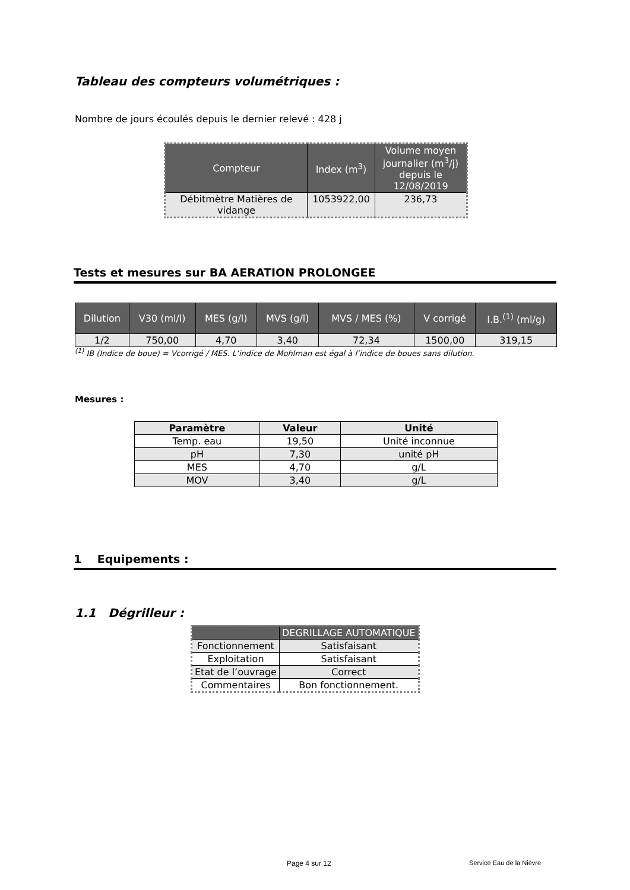Tableau des compteurs volumétriques :
Nombre de jours écoulés depuis le dernier relevé : 428 j
| Compteur | Index (m<sup>3</sup>) | Volume moyen journalier (m<sup>3</sup>/j) depuis le 12/08/2019 |
| --- | --- | --- |
| Débitmètre Matières de vidange | 1053922,00 | 236,73 |
Tests et mesures sur BA AERATION PROLONGEE
| Dilution | V30 (ml/l) | MES (g/l) | MVS (g/l) | MVS / MES (%) | V corrigé | I.B.<sup>(1)</sup> (ml/g) |
| --- | --- | --- | --- | --- | --- | --- |
| 1/2 | 750,00 | 4,70 | 3,40 | 72,34 | 1500,00 | 319,15 |
<sup>(1)</sup> IB (Indice de boue) = Vcorrigé / MES. L’indice de Mohlman est égal à l’indice de boues sans dilution.
Mesures :
| Paramètre | Valeur | Unité |
| --- | --- | --- |
| Temp. eau | 19,50 | Unité inconnue |
| pH | 7,30 | unité pH |
| MES | 4,70 | g/L |
| MOV | 3,40 | g/L |
1 Equipements :
1.1 Dégrilleur :
| | DEGRILLAGE AUTOMATIQUE |
| Fonctionnement | Satisfaisant |
| Exploitation | Satisfaisant |
| Etat de l’ouvrage | Correct |
| Commentaires | Bon fonctionnement. |
Page 4 sur 12 Service Eau de la Nièvre